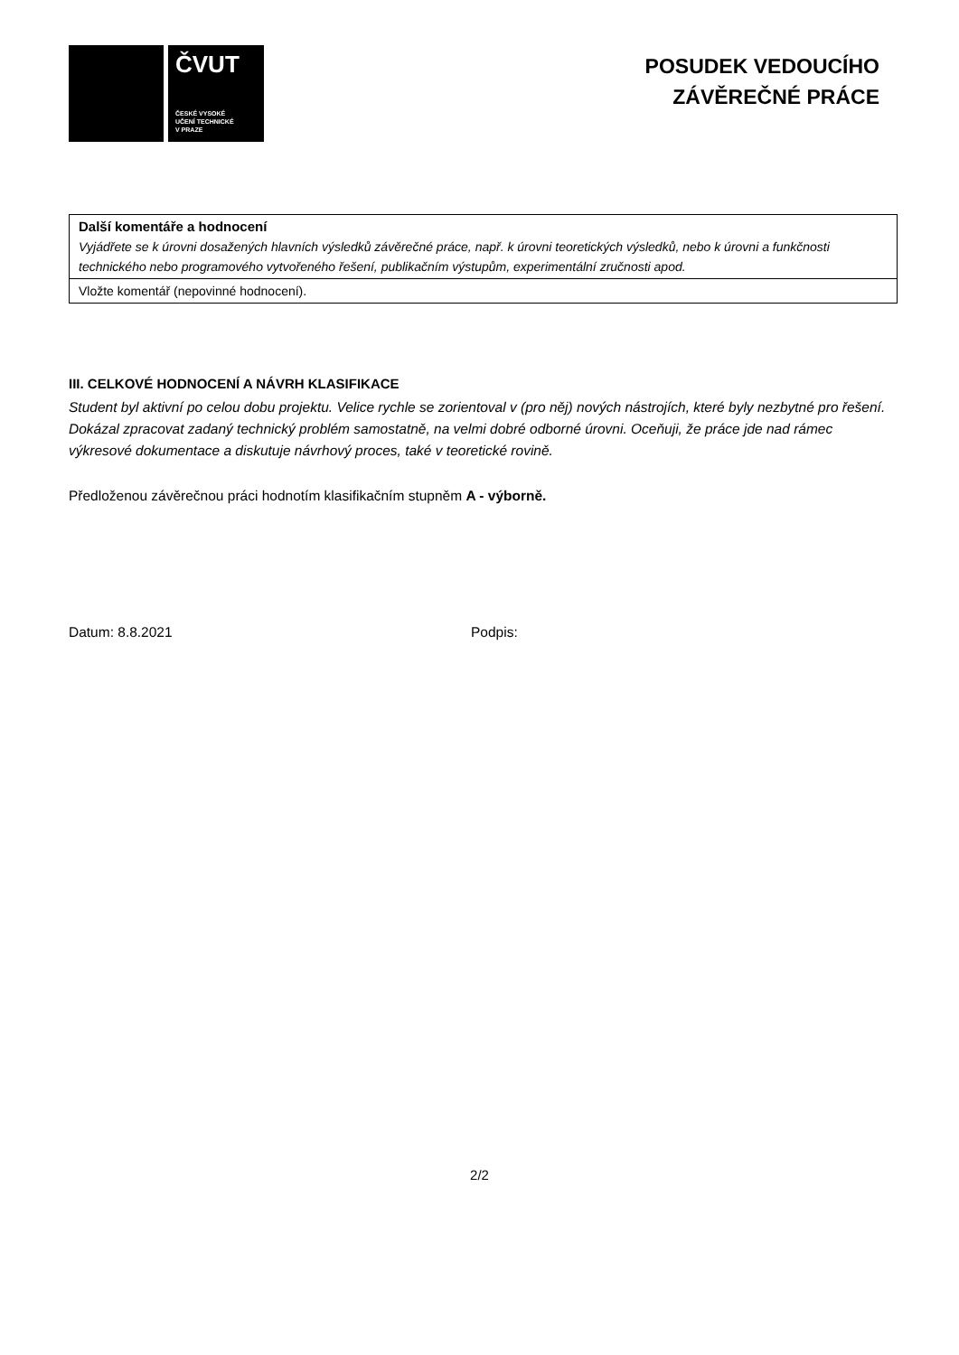ČVUT
ČESKÉ VYSOKÉ
UČENÍ TECHNICKÉ
V PRAZE
POSUDEK VEDOUCÍHO
ZÁVĚREČNÉ PRÁCE
| Další komentáře a hodnocení Vyjádřete se k úrovni dosažených hlavních výsledků závěrečné práce, např. k úrovni teoretických výsledků, nebo k úrovni a funkčnosti technického nebo programového vytvořeného řešení, publikačním výstupům, experimentální zručnosti apod. |
| Vložte komentář (nepovinné hodnocení). |
III. CELKOVÉ HODNOCENÍ A NÁVRH KLASIFIKACE
Student byl aktivní po celou dobu projektu. Velice rychle se zorientoval v (pro něj) nových nástrojích, které byly nezbytné pro řešení. Dokázal zpracovat zadaný technický problém samostatně, na velmi dobré odborné úrovni. Oceňuji, že práce jde nad rámec výkresové dokumentace a diskutuje návrhový proces, také v teoretické rovině.
Předloženou závěrečnou práci hodnotím klasifikačním stupněm A - výborně.
Datum: 8.8.2021 Podpis:
2/2